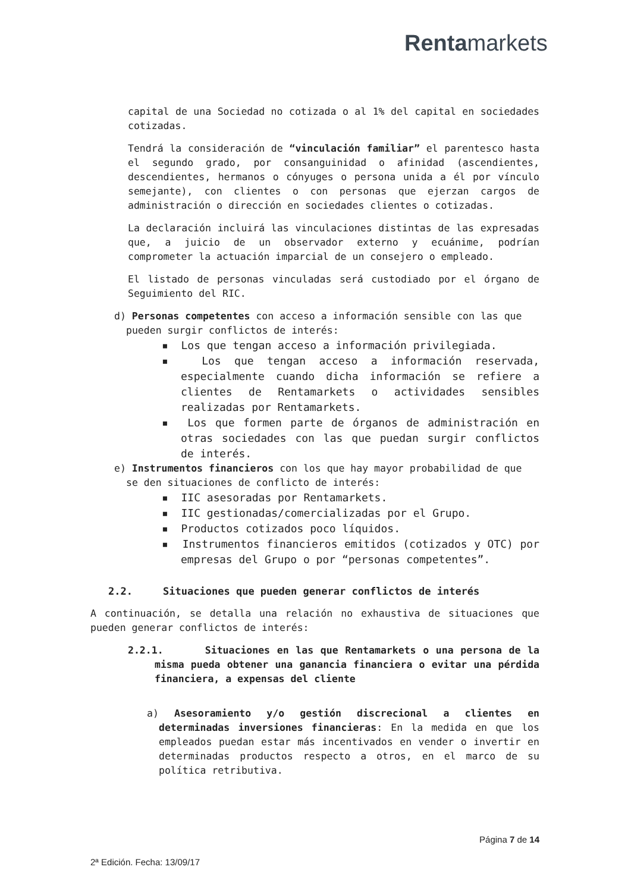Rentamarkets
capital de una Sociedad no cotizada o al 1% del capital en sociedades cotizadas.
Tendrá la consideración de “vinculación familiar” el parentesco hasta el segundo grado, por consanguinidad o afinidad (ascendientes, descendientes, hermanos o cónyuges o persona unida a él por vínculo semejante), con clientes o con personas que ejerzan cargos de administración o dirección en sociedades clientes o cotizadas.
La declaración incluirá las vinculaciones distintas de las expresadas que, a juicio de un observador externo y ecuánime, podrían comprometer la actuación imparcial de un consejero o empleado.
El listado de personas vinculadas será custodiado por el órgano de Seguimiento del RIC.
d) Personas competentes con acceso a información sensible con las que pueden surgir conflictos de interés:
▪ Los que tengan acceso a información privilegiada.
▪ Los que tengan acceso a información reservada, especialmente cuando dicha información se refiere a clientes de Rentamarkets o actividades sensibles realizadas por Rentamarkets.
▪ Los que formen parte de órganos de administración en otras sociedades con las que puedan surgir conflictos de interés.
e) Instrumentos financieros con los que hay mayor probabilidad de que se den situaciones de conflicto de interés:
▪ IIC asesoradas por Rentamarkets.
▪ IIC gestionadas/comercializadas por el Grupo.
▪ Productos cotizados poco líquidos.
▪ Instrumentos financieros emitidos (cotizados y OTC) por empresas del Grupo o por “personas competentes”.
2.2. Situaciones que pueden generar conflictos de interés
A continuación, se detalla una relación no exhaustiva de situaciones que pueden generar conflictos de interés:
2.2.1. Situaciones en las que Rentamarkets o una persona de la misma pueda obtener una ganancia financiera o evitar una pérdida financiera, a expensas del cliente
a) Asesoramiento y/o gestión discrecional a clientes en determinadas inversiones financieras: En la medida en que los empleados puedan estar más incentivados en vender o invertir en determinadas productos respecto a otros, en el marco de su política retributiva.
Página 7 de 14
2ª Edición. Fecha: 13/09/17